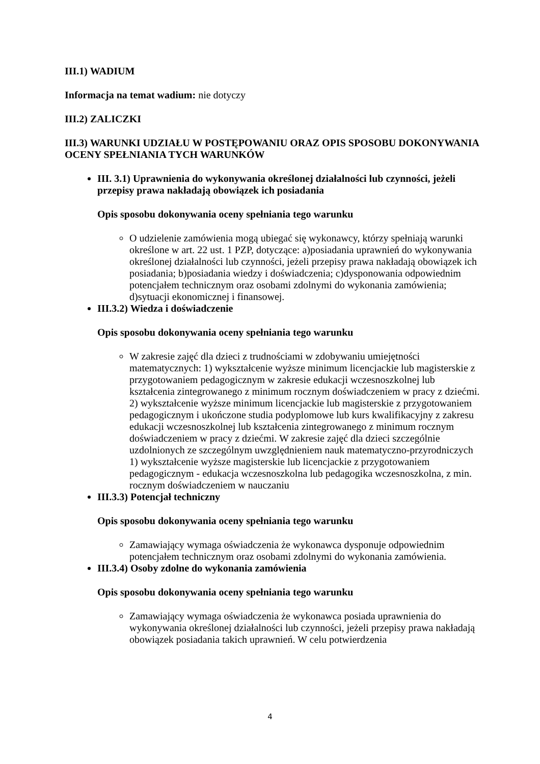III.1) WADIUM
Informacja na temat wadium: nie dotyczy
III.2) ZALICZKI
III.3) WARUNKI UDZIAŁU W POSTĘPOWANIU ORAZ OPIS SPOSOBU DOKONYWANIA OCENY SPEŁNIANIA TYCH WARUNKÓW
III. 3.1) Uprawnienia do wykonywania określonej działalności lub czynności, jeżeli przepisy prawa nakładają obowiązek ich posiadania
Opis sposobu dokonywania oceny spełniania tego warunku
O udzielenie zamówienia mogą ubiegać się wykonawcy, którzy spełniają warunki określone w art. 22 ust. 1 PZP, dotyczące: a)posiadania uprawnień do wykonywania określonej działalności lub czynności, jeżeli przepisy prawa nakładają obowiązek ich posiadania; b)posiadania wiedzy i doświadczenia; c)dysponowania odpowiednim potencjałem technicznym oraz osobami zdolnymi do wykonania zamówienia; d)sytuacji ekonomicznej i finansowej.
III.3.2) Wiedza i doświadczenie
Opis sposobu dokonywania oceny spełniania tego warunku
W zakresie zajęć dla dzieci z trudnościami w zdobywaniu umiejętności matematycznych: 1) wykształcenie wyższe minimum licencjackie lub magisterskie z przygotowaniem pedagogicznym w zakresie edukacji wczesnoszkolnej lub kształcenia zintegrowanego z minimum rocznym doświadczeniem w pracy z dziećmi. 2) wykształcenie wyższe minimum licencjackie lub magisterskie z przygotowaniem pedagogicznym i ukończone studia podyplomowe lub kurs kwalifikacyjny z zakresu edukacji wczesnoszkolnej lub kształcenia zintegrowanego z minimum rocznym doświadczeniem w pracy z dziećmi. W zakresie zajęć dla dzieci szczególnie uzdolnionych ze szczególnym uwzględnieniem nauk matematyczno-przyrodniczych 1) wykształcenie wyższe magisterskie lub licencjackie z przygotowaniem pedagogicznym - edukacja wczesnoszkolna lub pedagogika wczesnoszkolna, z min. rocznym doświadczeniem w nauczaniu
III.3.3) Potencjał techniczny
Opis sposobu dokonywania oceny spełniania tego warunku
Zamawiający wymaga oświadczenia że wykonawca dysponuje odpowiednim potencjałem technicznym oraz osobami zdolnymi do wykonania zamówienia.
III.3.4) Osoby zdolne do wykonania zamówienia
Opis sposobu dokonywania oceny spełniania tego warunku
Zamawiający wymaga oświadczenia że wykonawca posiada uprawnienia do wykonywania określonej działalności lub czynności, jeżeli przepisy prawa nakładają obowiązek posiadania takich uprawnień. W celu potwierdzenia
4